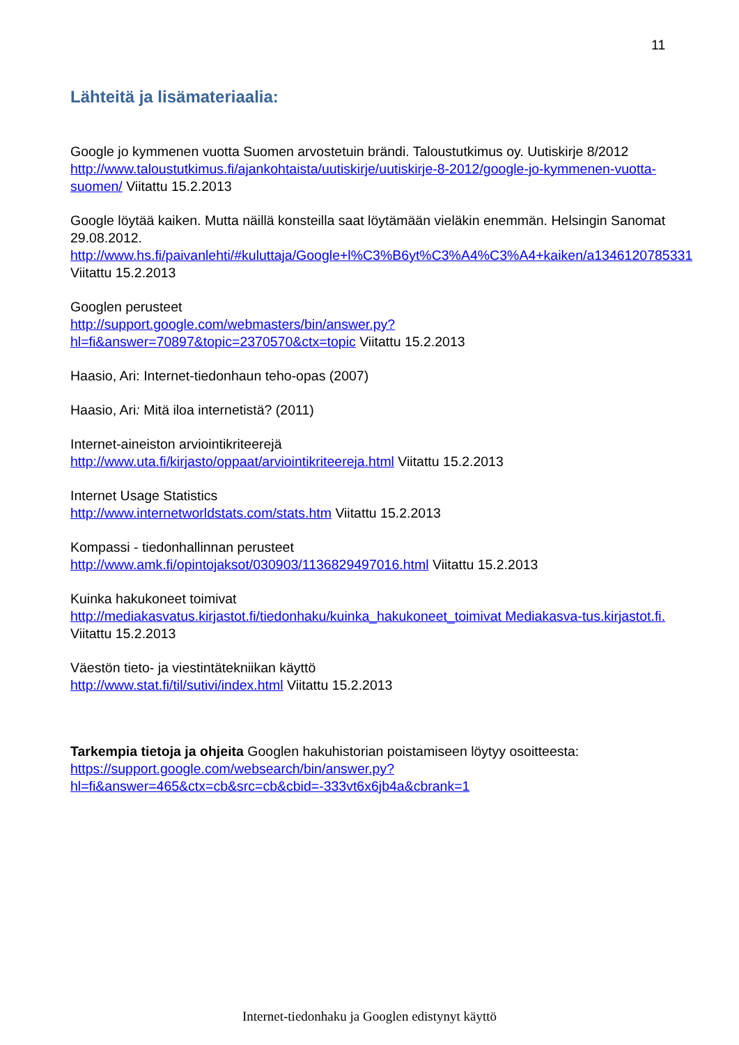11
Lähteitä ja lisämateriaalia:
Google jo kymmenen vuotta Suomen arvostetuin brändi. Taloustutkimus oy. Uutiskirje 8/2012
http://www.taloustutkimus.fi/ajankohtaista/uutiskirje/uutiskirje-8-2012/google-jo-kymmenen-vuotta-suomen/ Viitattu 15.2.2013
Google löytää kaiken. Mutta näillä konsteilla saat löytämään vieläkin enemmän. Helsingin Sanomat 29.08.2012.
http://www.hs.fi/paivanlehti/#kuluttaja/Google+l%C3%B6yt%C3%A4%C3%A4+kaiken/a1346120785331 Viitattu 15.2.2013
Googlen perusteet
http://support.google.com/webmasters/bin/answer.py?hl=fi&answer=70897&topic=2370570&ctx=topic Viitattu 15.2.2013
Haasio, Ari: Internet-tiedonhaun teho-opas (2007)
Haasio, Ari: Mitä iloa internetistä? (2011)
Internet-aineiston arviointikriteerejä
http://www.uta.fi/kirjasto/oppaat/arviointikriteereja.html Viitattu 15.2.2013
Internet Usage Statistics
http://www.internetworldstats.com/stats.htm Viitattu 15.2.2013
Kompassi - tiedonhallinnan perusteet
http://www.amk.fi/opintojaksot/030903/1136829497016.html Viitattu 15.2.2013
Kuinka hakukoneet toimivat
http://mediakasvatus.kirjastot.fi/tiedonhaku/kuinka_hakukoneet_toimivat Mediakasva-tus.kirjastot.fi. Viitattu 15.2.2013
Väestön tieto- ja viestintätekniikan käyttö
http://www.stat.fi/til/sutivi/index.html Viitattu 15.2.2013
Tarkempia tietoja ja ohjeita Googlen hakuhistorian poistamiseen löytyy osoitteesta: https://support.google.com/websearch/bin/answer.py?hl=fi&answer=465&ctx=cb&src=cb&cbid=-333vt6x6jb4a&cbrank=1
Internet-tiedonhaku ja Googlen edistynyt käyttö